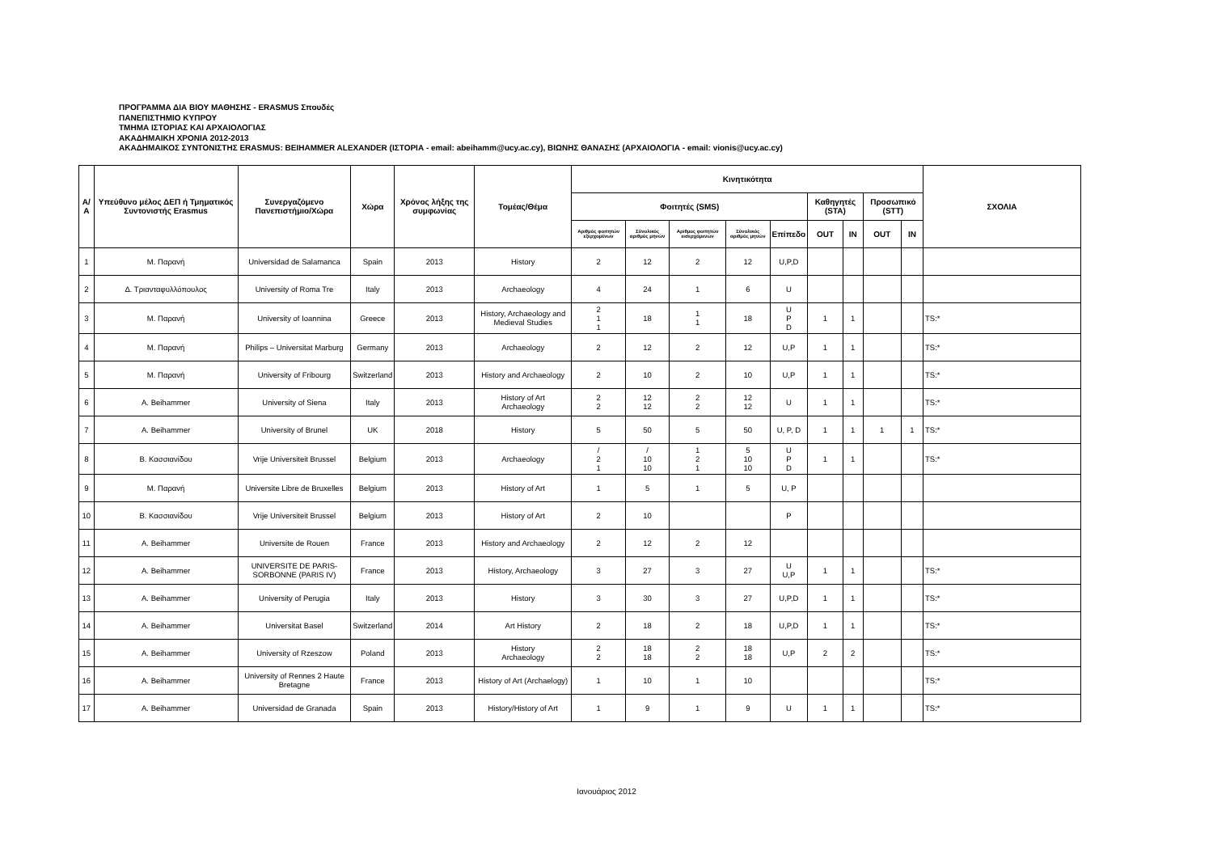ΠΡΟΓΡΑΜΜΑ ΔΙΑ ΒΙΟΥ ΜΑΘΗΣΗΣ - ERASMUS Σπουδές
ΠΑΝΕΠΙΣΤΗΜΙΟ ΚΥΠΡΟΥ
ΤΜΗΜΑ ΙΣΤΟΡΙΑΣ ΚΑΙ ΑΡΧΑΙΟΛΟΓΙΑΣ
ΑΚΑΔΗΜΑΙΚΗ ΧΡΟΝΙΑ 2012-2013
ΑΚΑΔΗΜΑΙΚΟΣ ΣΥΝΤΟΝΙΣΤΗΣ ERASMUS: BEIHAMMER ALEXANDER (ΙΣΤΟΡΙΑ - email: abeihamm@ucy.ac.cy), ΒΙΩΝΗΣ ΘΑΝΑΣΗΣ (ΑΡΧΑΙΟΛΟΓΙΑ - email: vionis@ucy.ac.cy)
| Α/Α | Υπεύθυνο μέλος ΔΕΠ ή Τμηματικός Συντονιστής Erasmus | Συνεργαζόμενο Πανεπιστήμιο/Χώρα | Χώρα | Χρόνος λήξης της συμφωνίας | Τομέας/Θέμα | Κινητικότητα | | | | | | | | | ΣΧΟΛΙΑ |
| --- | --- | --- | --- | --- | --- | --- | --- | --- | --- | --- | --- | --- | --- | --- | --- |
| | | | | | | Φοιτητές (SMS) | | | | | Καθηγητές (STA) | | Προσωπικό (STT) | | |
| | | | | | | Αριθμός φοιτητών εξερχομένων | Σύνολικός αριθμός μηνών | Αριθμος φοιτητών εισερχόμενων | Σύνολικός αριθμός μηνών | Επίπεδο | OUT | IN | OUT | IN | |
| 1 | Μ. Παρανή | Universidad de Salamanca | Spain | 2013 | History | 2 | 12 | 2 | 12 | U,P,D | | | | | |
| 2 | Δ. Τριανταφυλλόπουλος | University of Roma Tre | Italy | 2013 | Archaeology | 4 | 24 | 1 | 6 | U | | | | | |
| 3 | Μ. Παρανή | University of Ioannina | Greece | 2013 | History, Archaeology and Medieval Studies | 2 1 1 | 18 | 1 1 | 18 | U P D | 1 | 1 | | | TS:* |
| 4 | Μ. Παρανή | Philips – Universitat Marburg | Germany | 2013 | Archaeology | 2 | 12 | 2 | 12 | U,P | 1 | 1 | | | TS:* |
| 5 | Μ. Παρανή | University of Fribourg | Switzerland | 2013 | History and Archaeology | 2 | 10 | 2 | 10 | U,P | 1 | 1 | | | TS:* |
| 6 | A. Beihammer | University of Siena | Italy | 2013 | History of Art Archaeology | 2 2 | 12 12 | 2 2 | 12 12 | U | 1 | 1 | | | TS:* |
| 7 | A. Beihammer | University of Brunel | UK | 2018 | History | 5 | 50 | 5 | 50 | U, P, D | 1 | 1 | 1 | 1 | TS:* |
| 8 | Β. Κασσιανίδου | Vrije Universiteit Brussel | Belgium | 2013 | Archaeology | / 2 1 | / 10 10 | 1 2 1 | 5 10 10 | U P D | 1 | 1 | | | TS:* |
| 9 | Μ. Παρανή | Universite Libre de Bruxelles | Belgium | 2013 | History of Art | 1 | 5 | 1 | 5 | U, P | | | | | |
| 10 | Β. Κασσιανίδου | Vrije Universiteit Brussel | Belgium | 2013 | History of Art | 2 | 10 | | | P | | | | | |
| 11 | A. Beihammer | Universite de Rouen | France | 2013 | History and Archaeology | 2 | 12 | 2 | 12 | | | | | | |
| 12 | A. Beihammer | UNIVERSITE DE PARIS-SORBONNE (PARIS IV) | France | 2013 | History, Archaeology | 3 | 27 | 3 | 27 | U U,P | 1 | 1 | | | TS:* |
| 13 | A. Beihammer | University of Perugia | Italy | 2013 | History | 3 | 30 | 3 | 27 | U,P,D | 1 | 1 | | | TS:* |
| 14 | A. Beihammer | Universitat Basel | Switzerland | 2014 | Art History | 2 | 18 | 2 | 18 | U,P,D | 1 | 1 | | | TS:* |
| 15 | A. Beihammer | University of Rzeszow | Poland | 2013 | History Archaeology | 2 2 | 18 18 | 2 2 | 18 18 | U,P | 2 | 2 | | | TS:* |
| 16 | A. Beihammer | University of Rennes 2 Haute Bretagne | France | 2013 | History of Art (Archaelogy) | 1 | 10 | 1 | 10 | | | | | | TS:* |
| 17 | A. Beihammer | Universidad de Granada | Spain | 2013 | History/History of Art | 1 | 9 | 1 | 9 | U | 1 | 1 | | | TS:* |
Ιανουάριος 2012